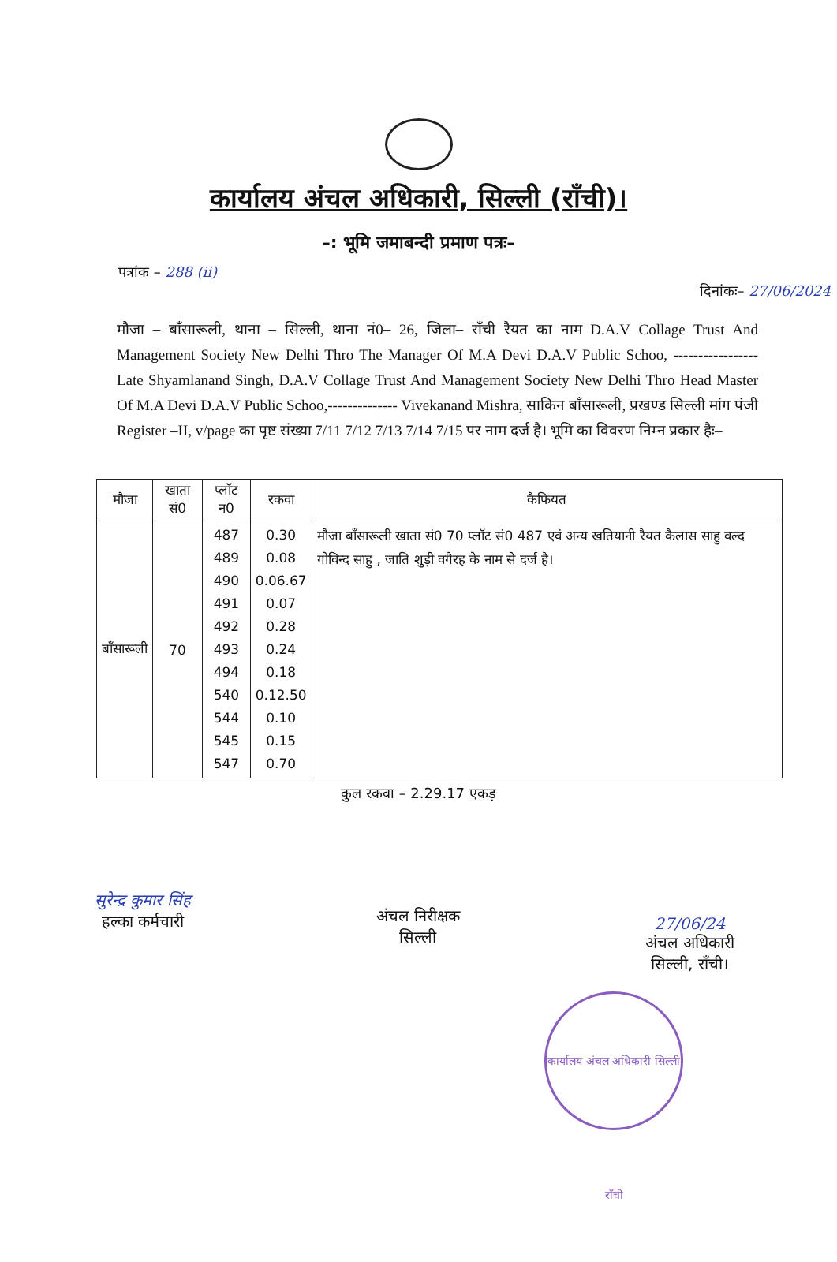कार्यालय अंचल अधिकारी, सिल्ली (राँची)।
–: भूमि जमाबन्दी प्रमाण पत्रः–
पत्रांक – 288 (ii)
दिनांकः– 27/06/2024
मौजा – बाँसारूली, थाना – सिल्ली, थाना नं0– 26, जिला– राँची रैयत का नाम D.A.V Collage Trust And Management Society New Delhi Thro The Manager Of M.A Devi D.A.V Public Schoo, ----------------- Late Shyamlanand Singh, D.A.V Collage Trust And Management Society New Delhi Thro Head Master Of M.A Devi D.A.V Public Schoo,-------------- Vivekanand Mishra, साकिन बाँसारूली, प्रखण्ड सिल्ली मांग पंजी Register –II, v/page का पृष्ट संख्या 7/11 7/12 7/13 7/14 7/15 पर नाम दर्ज है। भूमि का विवरण निम्न प्रकार हैः–
| मौजा | खाता सं0 | प्लॉट न0 | रकवा | कैफियत |
| --- | --- | --- | --- | --- |
| बाँसारूली | 70 | 487 489 490 491 492 493 494 540 544 545 547 | 0.30 0.08 0.06.67 0.07 0.28 0.24 0.18 0.12.50 0.10 0.15 0.70 | मौजा बाँसारूली खाता सं0 70 प्लॉट सं0 487 एवं अन्य खतियानी रैयत कैलास साहु वल्द गोविन्द साहु , जाति शुड़ी वगैरह के नाम से दर्ज है। |
कुल रकवा – 2.29.17 एकड़
सुरेन्द्र कुमार सिंह
हल्का कर्मचारी
अंचल निरीक्षक
सिल्ली
27/06/24
अंचल अधिकारी
सिल्ली, राँची।
कार्यालय अंचल अधिकारी सिल्ली राँची